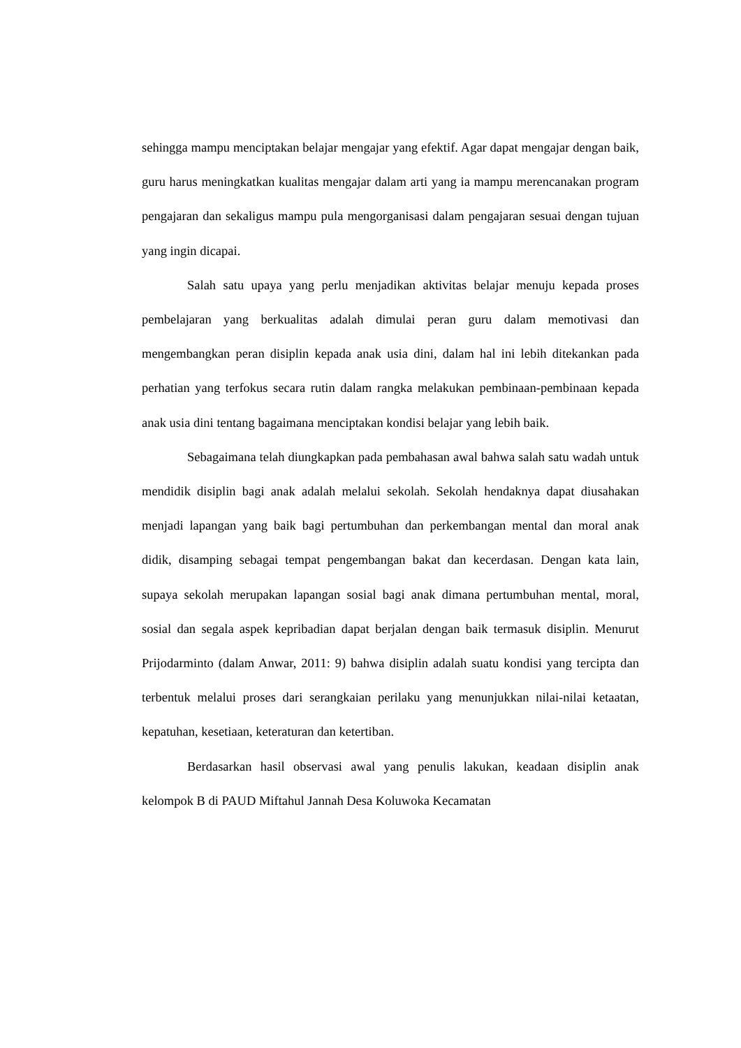sehingga mampu menciptakan belajar mengajar yang efektif. Agar dapat mengajar dengan baik, guru harus meningkatkan kualitas mengajar dalam arti yang ia mampu merencanakan program pengajaran dan sekaligus mampu pula mengorganisasi dalam pengajaran sesuai dengan tujuan yang ingin dicapai.
Salah satu upaya yang perlu menjadikan aktivitas belajar menuju kepada proses pembelajaran yang berkualitas adalah dimulai peran guru dalam memotivasi dan mengembangkan peran disiplin kepada anak usia dini, dalam hal ini lebih ditekankan pada perhatian yang terfokus secara rutin dalam rangka melakukan pembinaan-pembinaan kepada anak usia dini tentang bagaimana menciptakan kondisi belajar yang lebih baik.
Sebagaimana telah diungkapkan pada pembahasan awal bahwa salah satu wadah untuk mendidik disiplin bagi anak adalah melalui sekolah. Sekolah hendaknya dapat diusahakan menjadi lapangan yang baik bagi pertumbuhan dan perkembangan mental dan moral anak didik, disamping sebagai tempat pengembangan bakat dan kecerdasan. Dengan kata lain, supaya sekolah merupakan lapangan sosial bagi anak dimana pertumbuhan mental, moral, sosial dan segala aspek kepribadian dapat berjalan dengan baik termasuk disiplin. Menurut Prijodarminto (dalam Anwar, 2011: 9) bahwa disiplin adalah suatu kondisi yang tercipta dan terbentuk melalui proses dari serangkaian perilaku yang menunjukkan nilai-nilai ketaatan, kepatuhan, kesetiaan, keteraturan dan ketertiban.
Berdasarkan hasil observasi awal yang penulis lakukan, keadaan disiplin anak kelompok B di PAUD Miftahul Jannah Desa Koluwoka Kecamatan